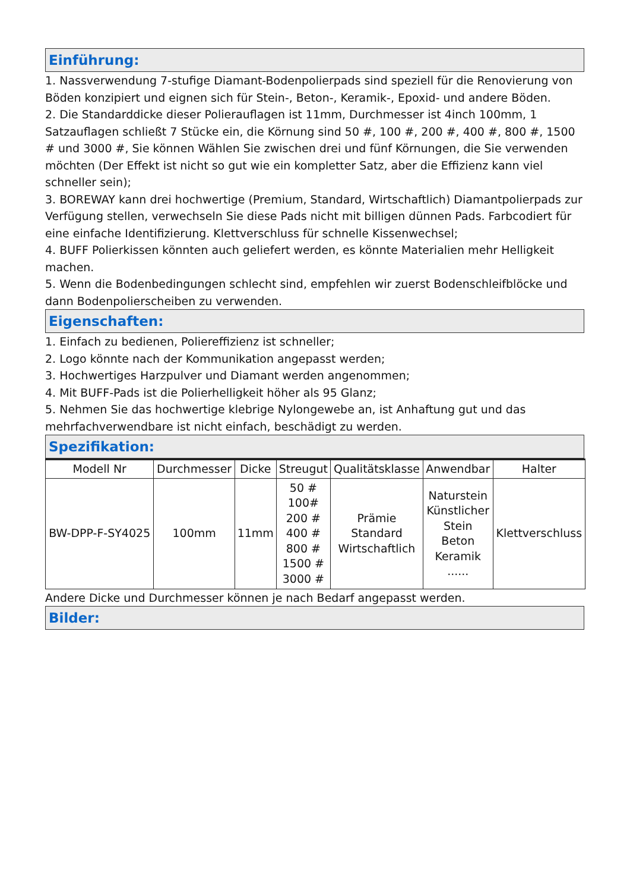Einführung:
1. Nassverwendung 7-stufige Diamant-Bodenpolierpads sind speziell für die Renovierung von Böden konzipiert und eignen sich für Stein-, Beton-, Keramik-, Epoxid- und andere Böden.
2. Die Standarddicke dieser Polierauflagen ist 11mm, Durchmesser ist 4inch 100mm, 1 Satzauflagen schließt 7 Stücke ein, die Körnung sind 50 #, 100 #, 200 #, 400 #, 800 #, 1500 # und 3000 #, Sie können Wählen Sie zwischen drei und fünf Körnungen, die Sie verwenden möchten (Der Effekt ist nicht so gut wie ein kompletter Satz, aber die Effizienz kann viel schneller sein);
3. BOREWAY kann drei hochwertige (Premium, Standard, Wirtschaftlich) Diamantpolierpads zur Verfügung stellen, verwechseln Sie diese Pads nicht mit billigen dünnen Pads. Farbcodiert für eine einfache Identifizierung. Klettverschluss für schnelle Kissenwechsel;
4. BUFF Polierkissen könnten auch geliefert werden, es könnte Materialien mehr Helligkeit machen.
5. Wenn die Bodenbedingungen schlecht sind, empfehlen wir zuerst Bodenschleifblöcke und dann Bodenpolierscheiben zu verwenden.
Eigenschaften:
1. Einfach zu bedienen, Poliereffizienz ist schneller;
2. Logo könnte nach der Kommunikation angepasst werden;
3. Hochwertiges Harzpulver und Diamant werden angenommen;
4. Mit BUFF-Pads ist die Polierhelligkeit höher als 95 Glanz;
5. Nehmen Sie das hochwertige klebrige Nylongewebe an, ist Anhaftung gut und das mehrfachverwendbare ist nicht einfach, beschädigt zu werden.
Spezifikation:
| Modell Nr | Durchmesser | Dicke | Streugut | Qualitätsklasse | Anwendbar | Halter |
| --- | --- | --- | --- | --- | --- | --- |
| BW-DPP-F-SY4025 | 100mm | 11mm | 50 # 100# 200 # 400 # 800 # 1500 # 3000 # | Prämie Standard Wirtschaftlich | Naturstein Künstlicher Stein Beton Keramik ...... | Klettverschluss |
Andere Dicke und Durchmesser können je nach Bedarf angepasst werden.
Bilder: